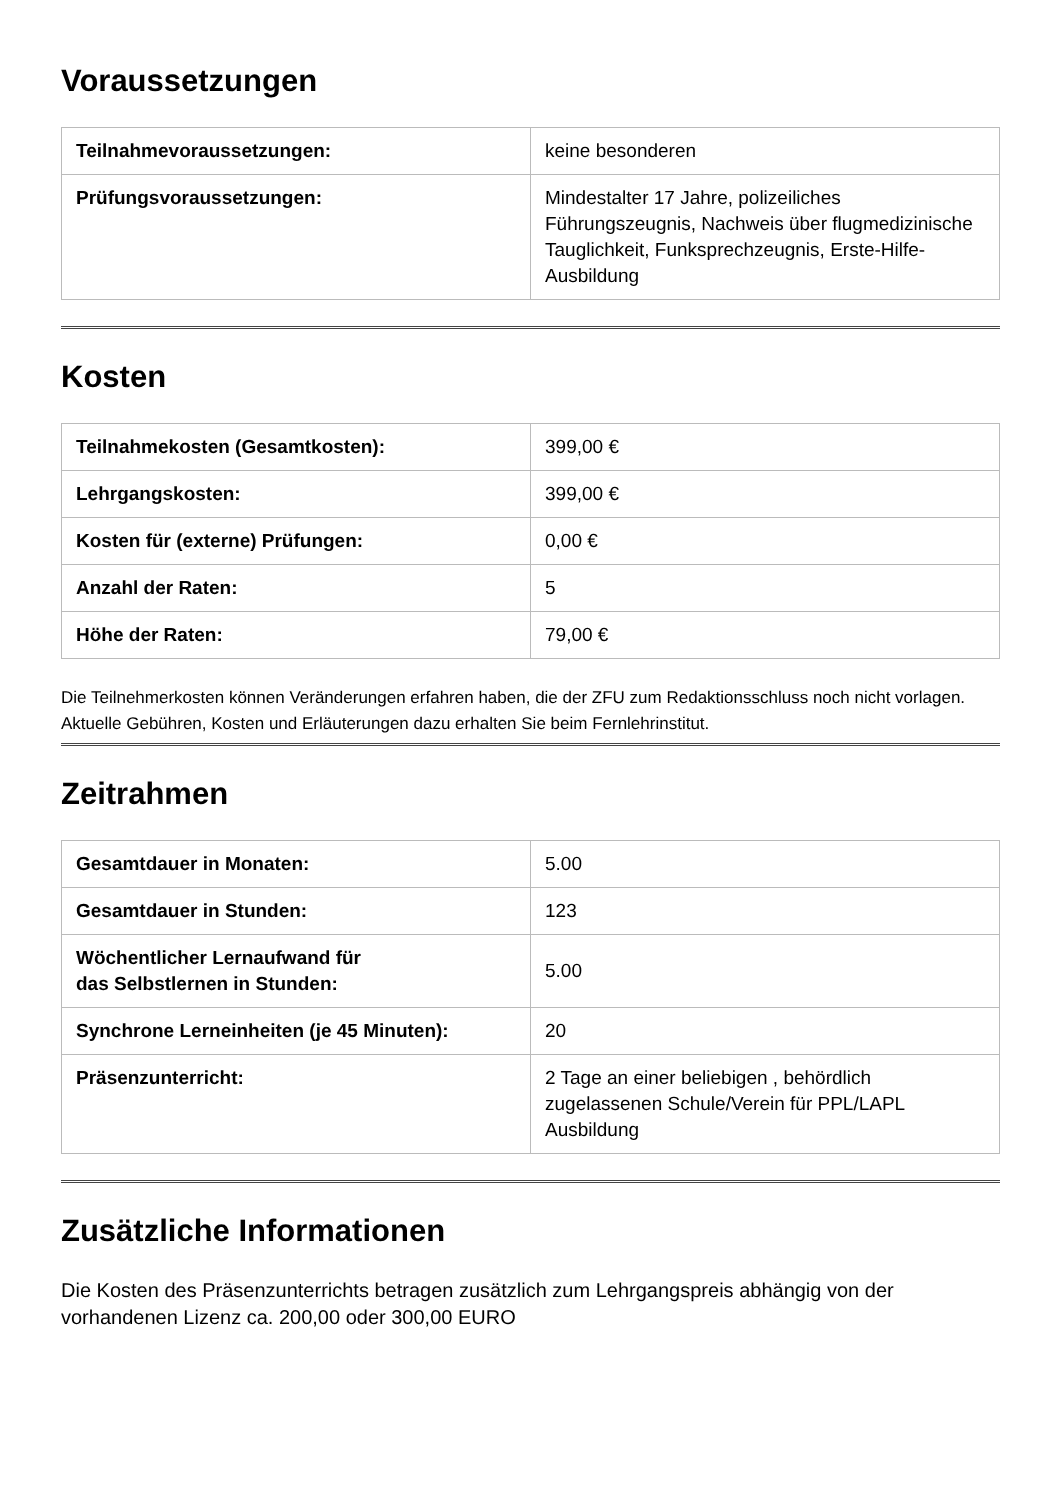Voraussetzungen
| Teilnahmevoraussetzungen: | keine besonderen |
| Prüfungsvoraussetzungen: | Mindestalter 17 Jahre, polizeiliches Führungszeugnis, Nachweis über flugmedizinische Tauglichkeit, Funksprechzeugnis, Erste-Hilfe-Ausbildung |
Kosten
| Teilnahmekosten (Gesamtkosten): | 399,00 € |
| Lehrgangskosten: | 399,00 € |
| Kosten für (externe) Prüfungen: | 0,00 € |
| Anzahl der Raten: | 5 |
| Höhe der Raten: | 79,00 € |
Die Teilnehmerkosten können Veränderungen erfahren haben, die der ZFU zum Redaktionsschluss noch nicht vorlagen. Aktuelle Gebühren, Kosten und Erläuterungen dazu erhalten Sie beim Fernlehrinstitut.
Zeitrahmen
| Gesamtdauer in Monaten: | 5.00 |
| Gesamtdauer in Stunden: | 123 |
| Wöchentlicher Lernaufwand für das Selbstlernen in Stunden: | 5.00 |
| Synchrone Lerneinheiten (je 45 Minuten): | 20 |
| Präsenzunterricht: | 2 Tage an einer beliebigen , behördlich zugelassenen Schule/Verein für PPL/LAPL Ausbildung |
Zusätzliche Informationen
Die Kosten des Präsenzunterrichts betragen zusätzlich zum Lehrgangspreis abhängig von der vorhandenen Lizenz ca. 200,00 oder 300,00 EURO